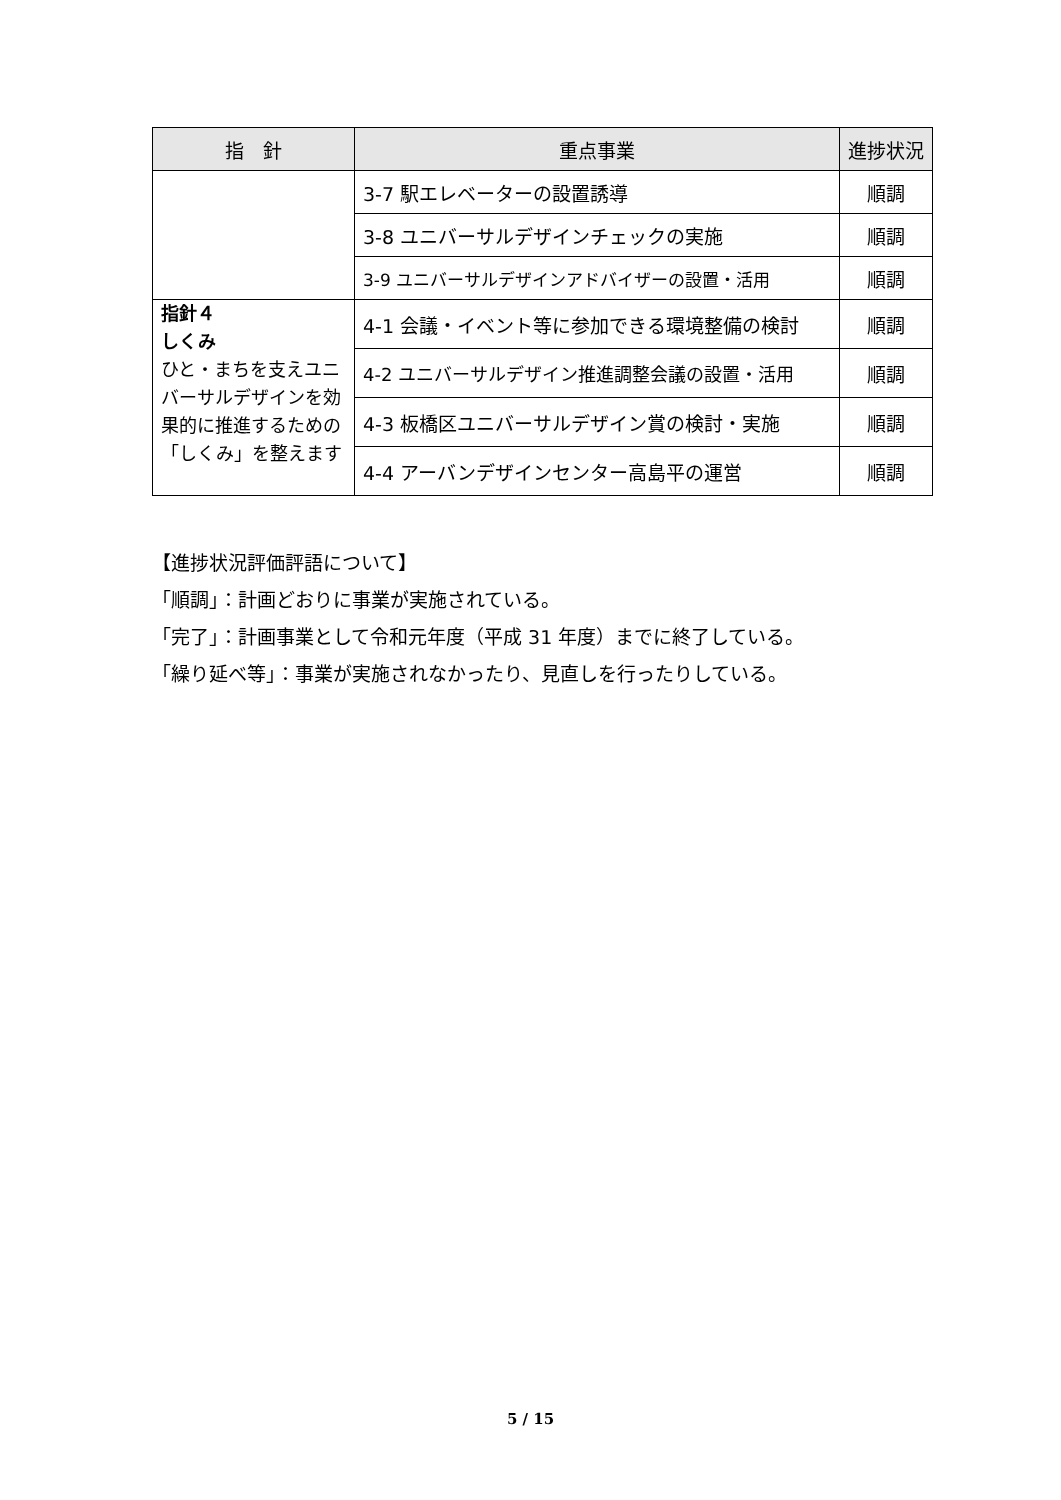| 指 針 | 重点事業 | 進捗状況 |
| --- | --- | --- |
| | 3-7 駅エレベーターの設置誘導 | 順調 |
| | 3-8 ユニバーサルデザインチェックの実施 | 順調 |
| | 3-9 ユニバーサルデザインアドバイザーの設置・活用 | 順調 |
| 指針４ しくみ ひと・まちを支えユニバーサルデザインを効果的に推進するための「しくみ」を整えます | 4-1 会議・イベント等に参加できる環境整備の検討 | 順調 |
| | 4-2 ユニバーサルデザイン推進調整会議の設置・活用 | 順調 |
| | 4-3 板橋区ユニバーサルデザイン賞の検討・実施 | 順調 |
| | 4-4 アーバンデザインセンター高島平の運営 | 順調 |
【進捗状況評価評語について】
「順調」：計画どおりに事業が実施されている。
「完了」：計画事業として令和元年度（平成 31 年度）までに終了している。
「繰り延べ等」：事業が実施されなかったり、見直しを行ったりしている。
5 / 15